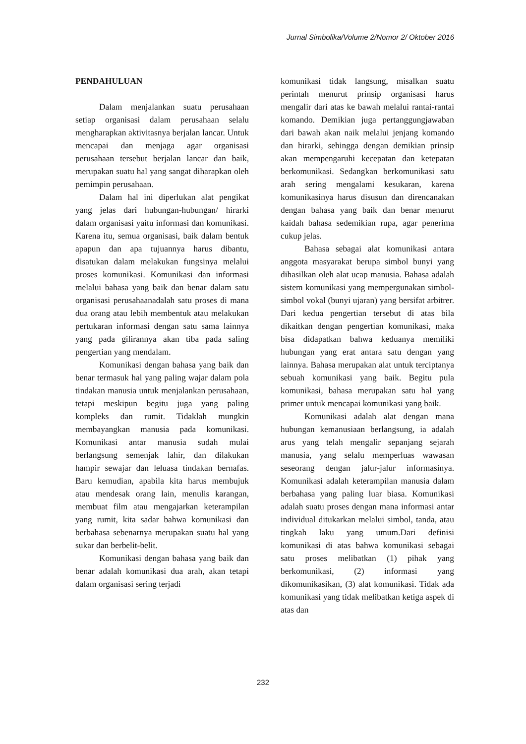Jurnal Simbolika/Volume 2/Nomor 2/ Oktober 2016
PENDAHULUAN
Dalam menjalankan suatu perusahaan setiap organisasi dalam perusahaan selalu mengharapkan aktivitasnya berjalan lancar. Untuk mencapai dan menjaga agar organisasi perusahaan tersebut berjalan lancar dan baik, merupakan suatu hal yang sangat diharapkan oleh pemimpin perusahaan.
Dalam hal ini diperlukan alat pengikat yang jelas dari hubungan-hubungan/ hirarki dalam organisasi yaitu informasi dan komunikasi. Karena itu, semua organisasi, baik dalam bentuk apapun dan apa tujuannya harus dibantu, disatukan dalam melakukan fungsinya melalui proses komunikasi. Komunikasi dan informasi melalui bahasa yang baik dan benar dalam satu organisasi perusahaanadalah satu proses di mana dua orang atau lebih membentuk atau melakukan pertukaran informasi dengan satu sama lainnya yang pada gilirannya akan tiba pada saling pengertian yang mendalam.
Komunikasi dengan bahasa yang baik dan benar termasuk hal yang paling wajar dalam pola tindakan manusia untuk menjalankan perusahaan, tetapi meskipun begitu juga yang paling kompleks dan rumit. Tidaklah mungkin membayangkan manusia pada komunikasi. Komunikasi antar manusia sudah mulai berlangsung semenjak lahir, dan dilakukan hampir sewajar dan leluasa tindakan bernafas. Baru kemudian, apabila kita harus membujuk atau mendesak orang lain, menulis karangan, membuat film atau mengajarkan keterampilan yang rumit, kita sadar bahwa komunikasi dan berbahasa sebenarnya merupakan suatu hal yang sukar dan berbelit-belit.
Komunikasi dengan bahasa yang baik dan benar adalah komunikasi dua arah, akan tetapi dalam organisasi sering terjadi
komunikasi tidak langsung, misalkan suatu perintah menurut prinsip organisasi harus mengalir dari atas ke bawah melalui rantai-rantai komando. Demikian juga pertanggungjawaban dari bawah akan naik melalui jenjang komando dan hirarki, sehingga dengan demikian prinsip akan mempengaruhi kecepatan dan ketepatan berkomunikasi. Sedangkan berkomunikasi satu arah sering mengalami kesukaran, karena komunikasinya harus disusun dan direncanakan dengan bahasa yang baik dan benar menurut kaidah bahasa sedemikian rupa, agar penerima cukup jelas.
Bahasa sebagai alat komunikasi antara anggota masyarakat berupa simbol bunyi yang dihasilkan oleh alat ucap manusia. Bahasa adalah sistem komunikasi yang mempergunakan simbol-simbol vokal (bunyi ujaran) yang bersifat arbitrer. Dari kedua pengertian tersebut di atas bila dikaitkan dengan pengertian komunikasi, maka bisa didapatkan bahwa keduanya memiliki hubungan yang erat antara satu dengan yang lainnya. Bahasa merupakan alat untuk terciptanya sebuah komunikasi yang baik. Begitu pula komunikasi, bahasa merupakan satu hal yang primer untuk mencapai komunikasi yang baik.
Komunikasi adalah alat dengan mana hubungan kemanusiaan berlangsung, ia adalah arus yang telah mengalir sepanjang sejarah manusia, yang selalu memperluas wawasan seseorang dengan jalur-jalur informasinya. Komunikasi adalah keterampilan manusia dalam berbahasa yang paling luar biasa. Komunikasi adalah suatu proses dengan mana informasi antar individual ditukarkan melalui simbol, tanda, atau tingkah laku yang umum.Dari definisi komunikasi di atas bahwa komunikasi sebagai satu proses melibatkan (1) pihak yang berkomunikasi, (2) informasi yang dikomunikasikan, (3) alat komunikasi. Tidak ada komunikasi yang tidak melibatkan ketiga aspek di atas dan
232